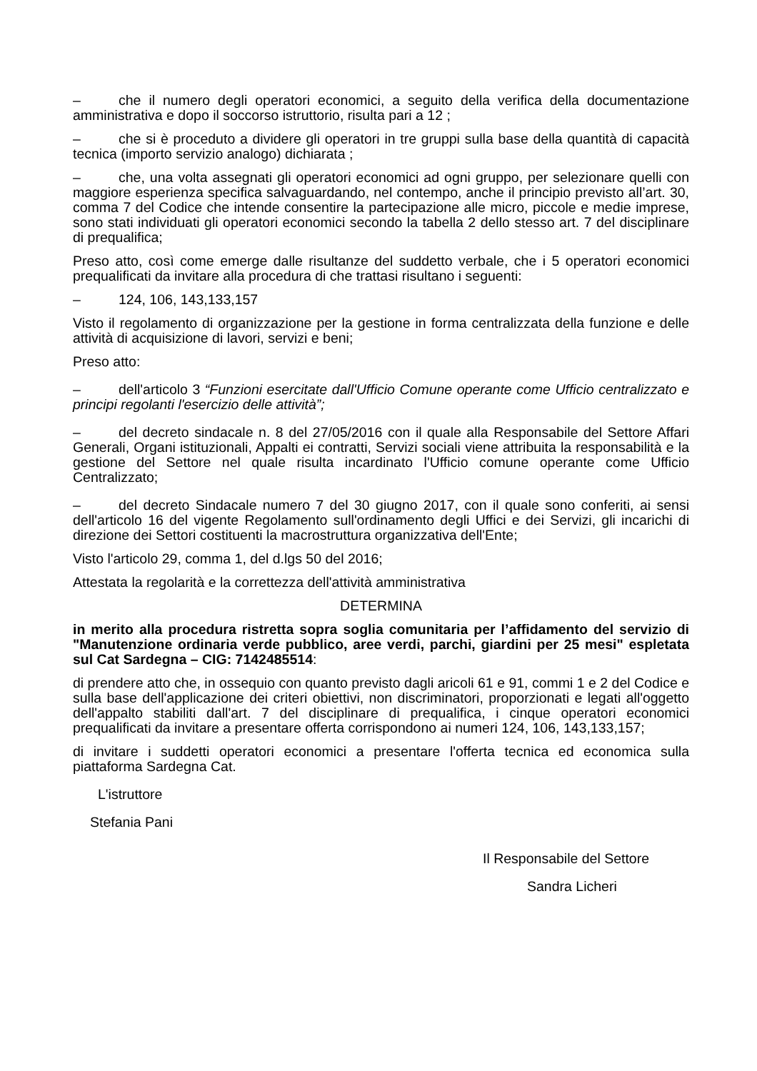– che il numero degli operatori economici, a seguito della verifica della documentazione amministrativa e dopo il soccorso istruttorio, risulta pari a 12 ;
– che si è proceduto a dividere gli operatori in tre gruppi sulla base della quantità di capacità tecnica (importo servizio analogo) dichiarata ;
– che, una volta assegnati gli operatori economici ad ogni gruppo, per selezionare quelli con maggiore esperienza specifica salvaguardando, nel contempo, anche il principio previsto all’art. 30, comma 7 del Codice che intende consentire la partecipazione alle micro, piccole e medie imprese, sono stati individuati gli operatori economici secondo la tabella 2 dello stesso art. 7 del disciplinare di prequalifica;
Preso atto, così come emerge dalle risultanze del suddetto verbale, che i 5 operatori economici prequalificati da invitare alla procedura di che trattasi risultano i seguenti:
– 124, 106, 143,133,157
Visto il regolamento di organizzazione per la gestione in forma centralizzata della funzione e delle attività di acquisizione di lavori, servizi e beni;
Preso atto:
– dell'articolo 3 “Funzioni esercitate dall'Ufficio Comune operante come Ufficio centralizzato e principi regolanti l'esercizio delle attività”;
– del decreto sindacale n. 8 del 27/05/2016 con il quale alla Responsabile del Settore Affari Generali, Organi istituzionali, Appalti ei contratti, Servizi sociali viene attribuita la responsabilità e la gestione del Settore nel quale risulta incardinato l'Ufficio comune operante come Ufficio Centralizzato;
– del decreto Sindacale numero 7 del 30 giugno 2017, con il quale sono conferiti, ai sensi dell'articolo 16 del vigente Regolamento sull'ordinamento degli Uffici e dei Servizi, gli incarichi di direzione dei Settori costituenti la macrostruttura organizzativa dell'Ente;
Visto l'articolo 29, comma 1, del d.lgs 50 del 2016;
Attestata la regolarità e la correttezza dell'attività amministrativa
DETERMINA
in merito alla procedura ristretta sopra soglia comunitaria per l’affidamento del servizio di "Manutenzione ordinaria verde pubblico, aree verdi, parchi, giardini per 25 mesi" espletata sul Cat Sardegna – CIG: 7142485514:
di prendere atto che, in ossequio con quanto previsto dagli aricoli 61 e 91, commi 1 e 2 del Codice e sulla base dell'applicazione dei criteri obiettivi, non discriminatori, proporzionati e legati all'oggetto dell'appalto stabiliti dall'art. 7 del disciplinare di prequalifica, i cinque operatori economici prequalificati da invitare a presentare offerta corrispondono ai numeri 124, 106, 143,133,157;
di invitare i suddetti operatori economici a presentare l'offerta tecnica ed economica sulla piattaforma Sardegna Cat.
L'istruttore
Stefania Pani
Il Responsabile del Settore
Sandra Licheri